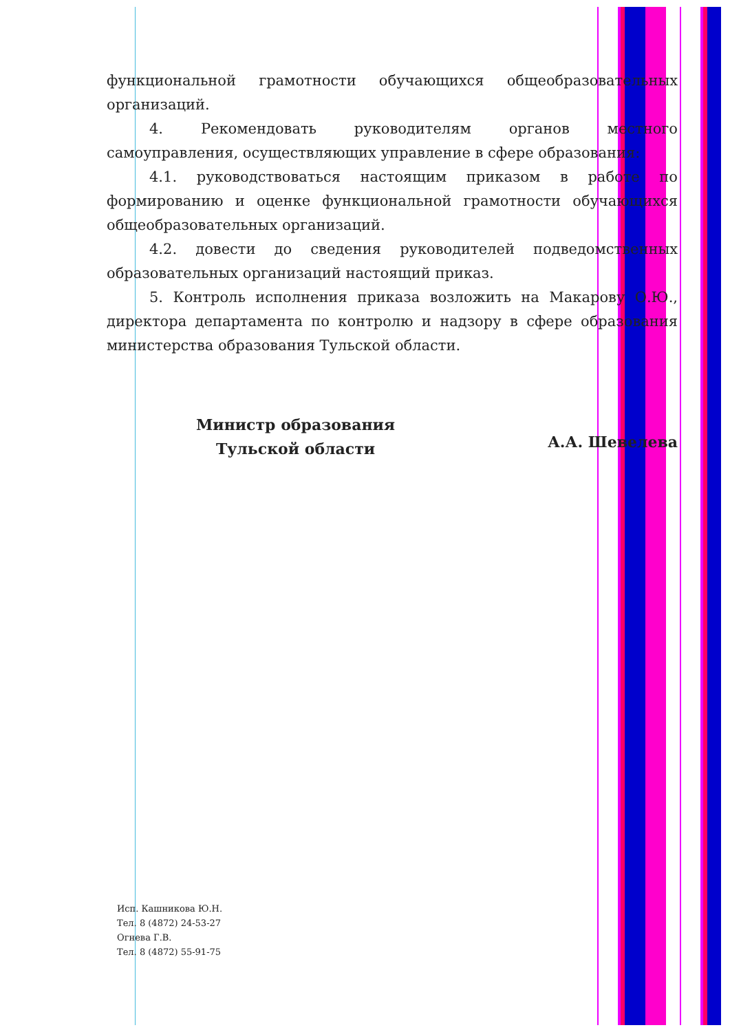функциональной грамотности обучающихся общеобразовательных организаций.
4. Рекомендовать руководителям органов местного самоуправления, осуществляющих управление в сфере образования:
4.1. руководствоваться настоящим приказом в работе по формированию и оценке функциональной грамотности обучающихся общеобразовательных организаций.
4.2. довести до сведения руководителей подведомственных образовательных организаций настоящий приказ.
5. Контроль исполнения приказа возложить на Макарову О.Ю., директора департамента по контролю и надзору в сфере образования министерства образования Тульской области.
Министр образования
Тульской области
А.А. Шевелева
Исп. Кашникова Ю.Н.
Тел. 8 (4872) 24-53-27
Огнева Г.В.
Тел. 8 (4872) 55-91-75